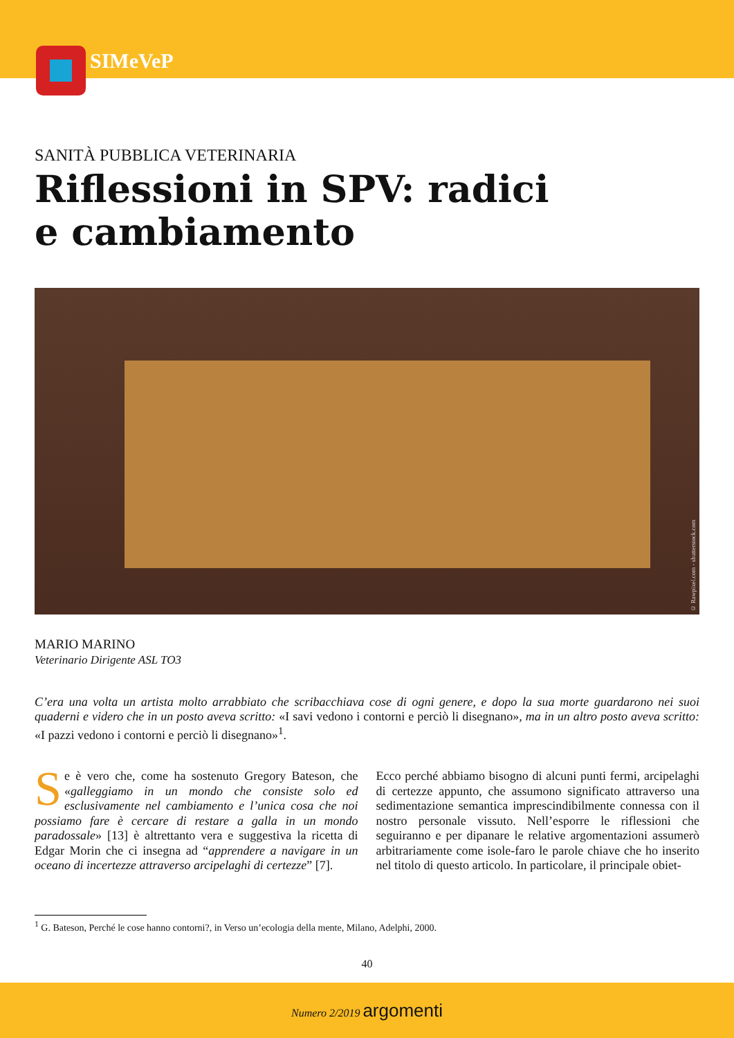SIMeVeP
SANITÀ PUBBLICA VETERINARIA
Riflessioni in SPV: radici
e cambiamento
© Rawpixel.com - shutterstock.com
MARIO MARINO
Veterinario Dirigente ASL TO3
C’era una volta un artista molto arrabbiato che scribacchiava cose di ogni genere, e dopo la sua morte guardarono nei suoi quaderni e videro che in un posto aveva scritto: «I savi vedono i contorni e perciò li disegnano», ma in un altro posto aveva scritto: «I pazzi vedono i contorni e perciò li disegnano»<sup>1</sup>.
Se è vero che, come ha sostenuto Gregory Bateson, che «galleggiamo in un mondo che consiste solo ed esclusivamente nel cambiamento e l’unica cosa che noi possiamo fare è cercare di restare a galla in un mondo paradossale» [13] è altrettanto vera e suggestiva la ricetta di Edgar Morin che ci insegna ad “apprendere a navigare in un oceano di incertezze attraverso arcipelaghi di certezze” [7].
Ecco perché abbiamo bisogno di alcuni punti fermi, arcipelaghi di certezze appunto, che assumono significato attraverso una sedimentazione semantica imprescindibilmente connessa con il nostro personale vissuto. Nell’esporre le riflessioni che seguiranno e per dipanare le relative argomentazioni assumerò arbitrariamente come isole-faro le parole chiave che ho inserito nel titolo di questo articolo. In particolare, il principale obiet-
<sup>1</sup> G. Bateson, Perché le cose hanno contorni?, in Verso un’ecologia della mente, Milano, Adelphi, 2000.
40
Numero 2/2019 argomenti